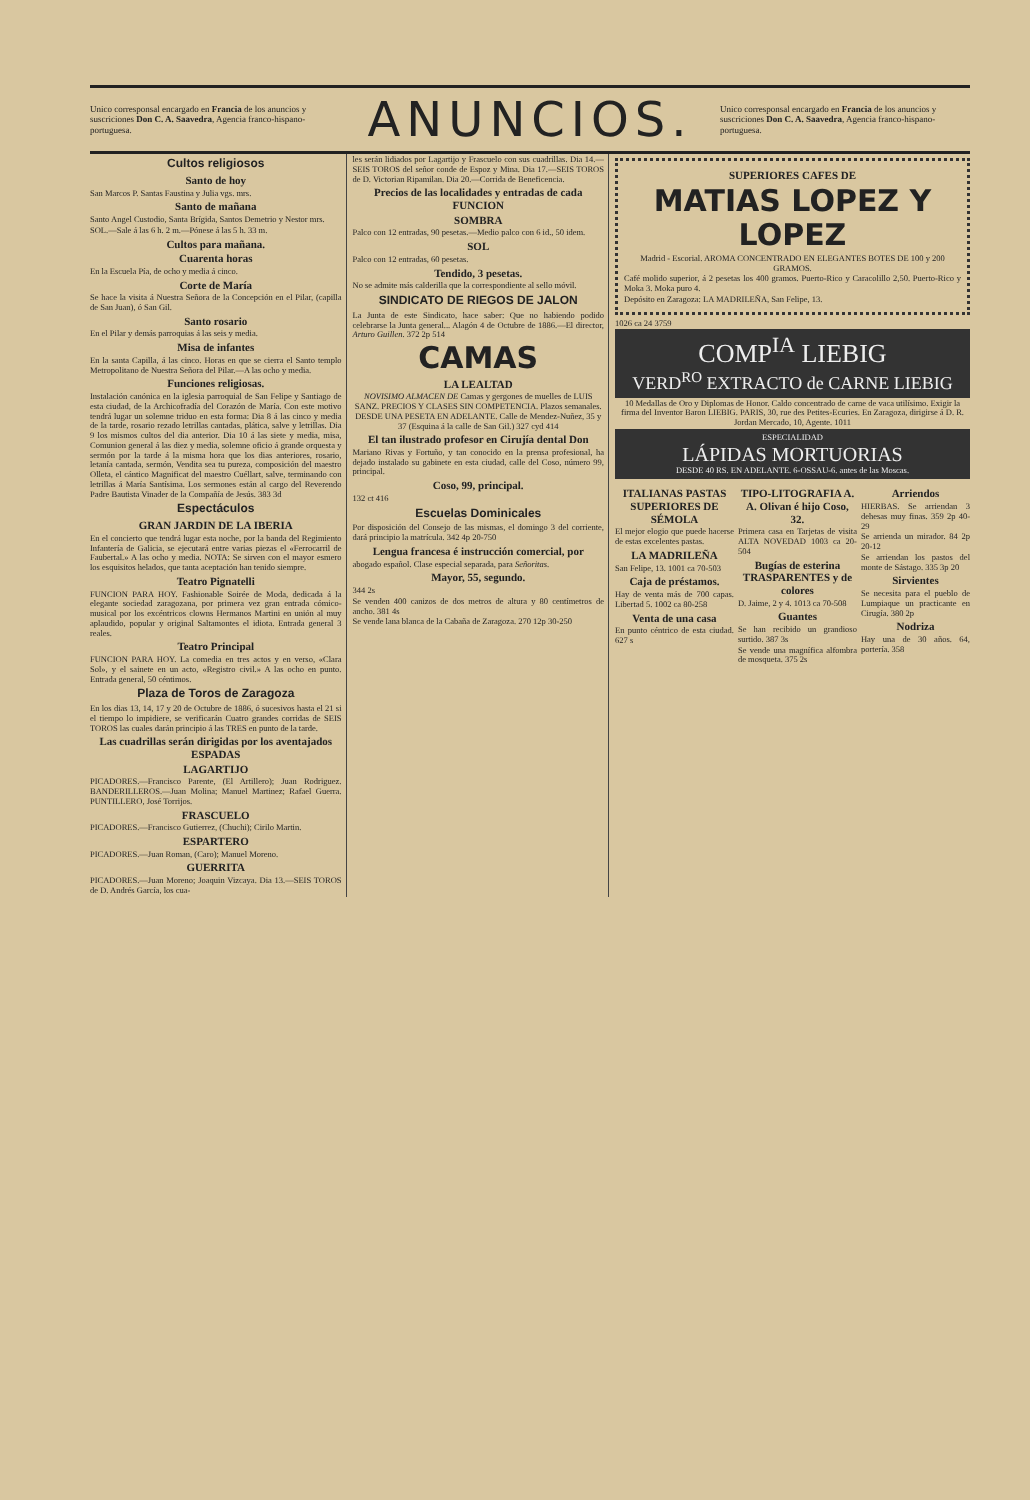Unico corresponsal encargado en Francia de los anuncios y suscriciones Don C. A. Saavedra, Agencia franco-hispano-portuguesa.
ANUNCIOS.
Unico corresponsal encargado en Francia de los anuncios y suscriciones Don C. A. Saavedra, Agencia franco-hispano-portuguesa.
Cultos religiosos
Santo de hoy
San Marcos P. Santas Faustina y Julia vgs. mrs.
Santo de mañana
Santo Angel Custodio, Santa Brígida, Santos Demetrio y Nestor mrs.
SOL.—Sale á las 6 h. 2 m.—Pónese á las 5 h. 33 m.
Cultos para mañana.
Cuarenta horas
En la Escuela Pía, de ocho y media á cinco.
Corte de María
Se hace la visita á Nuestra Señora de la Concepción en el Pilar, (capilla de San Juan), ó San Gil.
Santo rosario
En el Pilar y demás parroquias á las seis y media.
Misa de infantes
En la santa Capilla, á las cinco. Horas en que se cierra el Santo templo Metropolitano de Nuestra Señora del Pilar.—A las ocho y media.
Funciones religiosas.
Instalación canónica en la iglesia parroquial de San Felipe y Santiago de esta ciudad, de la Archicofradía del Corazón de María. Con este motivo tendrá lugar un solemne triduo en esta forma: Dia 8 á las cinco y media de la tarde, rosario rezado letrillas cantadas, plática, salve y letrillas. Dia 9 los mismos cultos del dia anterior. Dia 10 á las siete y media, misa, Comunion general á las diez y media, solemne oficio á grande orquesta y sermón por la tarde á la misma hora que los dias anteriores, rosario, letanía cantada, sermón, Vendita sea tu pureza, composición del maestro Olleta, el cántico Magnificat del maestro Cuéllart, salve, terminando con letrillas á María Santísima. Los sermones están al cargo del Reverendo Padre Bautista Vinader de la Compañía de Jesús. 383 3d
Espectáculos
GRAN JARDIN DE LA IBERIA
En el concierto que tendrá lugar esta noche, por la banda del Regimiento Infantería de Galicia, se ejecutará entre varias piezas el «Ferrocarril de Faubertal.» A las ocho y media. NOTA: Se sirven con el mayor esmero los esquisitos helados, que tanta aceptación han tenido siempre.
Teatro Pignatelli
FUNCION PARA HOY. Fashionable Soirée de Moda, dedicada á la elegante sociedad zaragozana, por primera vez gran entrada cómico-musical por los excéntricos clowns Hermanos Martini en unión al muy aplaudido, popular y original Saltamontes el idiota. Entrada general 3 reales.
Teatro Principal
FUNCION PARA HOY. La comedia en tres actos y en verso, «Clara Sol», y el sainete en un acto, «Registro civil.» A las ocho en punto. Entrada general, 50 céntimos.
Plaza de Toros de Zaragoza
En los dias 13, 14, 17 y 20 de Octubre de 1886, ó sucesivos hasta el 21 si el tiempo lo impidiere, se verificarán Cuatro grandes corridas de SEIS TOROS las cuales darán principio á las TRES en punto de la tarde.
Las cuadrillas serán dirigidas por los aventajados ESPADAS
LAGARTIJO
PICADORES.—Francisco Parente, (El Artillero); Juan Rodriguez. BANDERILLEROS.—Juan Molina; Manuel Martinez; Rafael Guerra. PUNTILLERO, José Torrijos.
FRASCUELO
PICADORES.—Francisco Gutierrez, (Chuchi); Cirilo Martin.
ESPARTERO
PICADORES.—Juan Roman, (Caro); Manuel Moreno.
GUERRITA
PICADORES.—Juan Moreno; Joaquin Vizcaya. Dia 13.—SEIS TOROS de D. Andrés García, los cua-
les serán lidiados por Lagartijo y Frascuelo con sus cuadrillas. Dia 14.—SEIS TOROS del señor conde de Espoz y Mina. Dia 17.—SEIS TOROS de D. Victorian Ripamilan. Dia 20.—Corrida de Beneficencia.
Precios de las localidades y entradas de cada FUNCION
SOMBRA
Palco con 12 entradas, 90 pesetas.—Medio palco con 6 id., 50 idem.
SOL
Palco con 12 entradas, 60 pesetas.
Tendido, 3 pesetas.
No se admite más calderilla que la correspondiente al sello móvil.
SINDICATO DE RIEGOS DE JALON
La Junta de este Sindicato, hace saber: Que no habiendo podido celebrarse la Junta general... Alagón 4 de Octubre de 1886.—El director, Arturo Guillen. 372 2p 514
CAMAS
LA LEALTAD
NOVISIMO ALMACEN DE Camas y gergones de muelles de LUIS SANZ. PRECIOS Y CLASES SIN COMPETENCIA. Plazos semanales. DESDE UNA PESETA EN ADELANTE. Calle de Mendez-Nuñez, 35 y 37 (Esquina á la calle de San Gil.) 327 cyd 414
El tan ilustrado profesor en Cirujía dental Don
Mariano Rivas y Fortuño, y tan conocido en la prensa profesional, ha dejado instalado su gabinete en esta ciudad, calle del Coso, número 99, principal.
Coso, 99, principal.
132 ct 416
Escuelas Dominicales
Por disposición del Consejo de las mismas, el domingo 3 del corriente, dará principio la matrícula. 342 4p 20-750
Lengua francesa é instrucción comercial, por
abogado español. Clase especial separada, para Señoritas.
Mayor, 55, segundo.
344 2s
Se venden 400 canizos de dos metros de altura y 80 centímetros de ancho. 381 4s
Se vende lana blanca de la Cabaña de Zaragoza. 270 12p 30-250
SUPERIORES CAFES DE
MATIAS LOPEZ Y LOPEZ
Madrid - Escorial. AROMA CONCENTRADO EN ELEGANTES BOTES DE 100 y 200 GRAMOS.
Café molido superior, á 2 pesetas los 400 gramos. Puerto-Rico y Caracolillo 2,50. Puerto-Rico y Moka 3. Moka puro 4.
Depósito en Zaragoza: LA MADRILEÑA, San Felipe, 13.
1026 ca 24 3759
COMP<sup>IA</sup> LIEBIG
VERD<sup>RO</sup> EXTRACTO de CARNE LIEBIG
10 Medallas de Oro y Diplomas de Honor. Caldo concentrado de carne de vaca utilísimo. Exigir la firma del Inventor Baron LIEBIG. PARIS, 30, rue des Petites-Ecuries. En Zaragoza, dirigirse á D. R. Jordan Mercado, 10, Agente. 1011
ESPECIALIDAD
LÁPIDAS MORTUORIAS
DESDE 40 RS. EN ADELANTE. 6-OSSAU-6. antes de las Moscas.
ITALIANAS PASTAS SUPERIORES DE SÉMOLA
El mejor elogio que puede hacerse de estas excelentes pastas.
LA MADRILEÑA
San Felipe, 13. 1001 ca 70-503
Caja de préstamos.
Hay de venta más de 700 capas. Libertad 5. 1002 ca 80-258
Venta de una casa
En punto céntrico de esta ciudad. 627 s
TIPO-LITOGRAFIA A. A. Olivan é hijo Coso, 32.
Primera casa en Tarjetas de visita ALTA NOVEDAD 1003 ca 20-504
Bugías de esterina TRASPARENTES y de colores
D. Jaime, 2 y 4. 1013 ca 70-508
Guantes
Se han recibido un grandioso surtido. 387 3s
Se vende una magnífica alfombra de mosqueta. 375 2s
Arriendos
HIERBAS. Se arriendan 3 dehesas muy finas. 359 2p 40-29
Se arrienda un mirador. 84 2p 20-12
Se arriendan los pastos del monte de Sástago. 335 3p 20
Sirvientes
Se necesita para el pueblo de Lumpiaque un practicante en Cirugía. 380 2p
Nodriza
Hay una de 30 años. 64, portería. 358